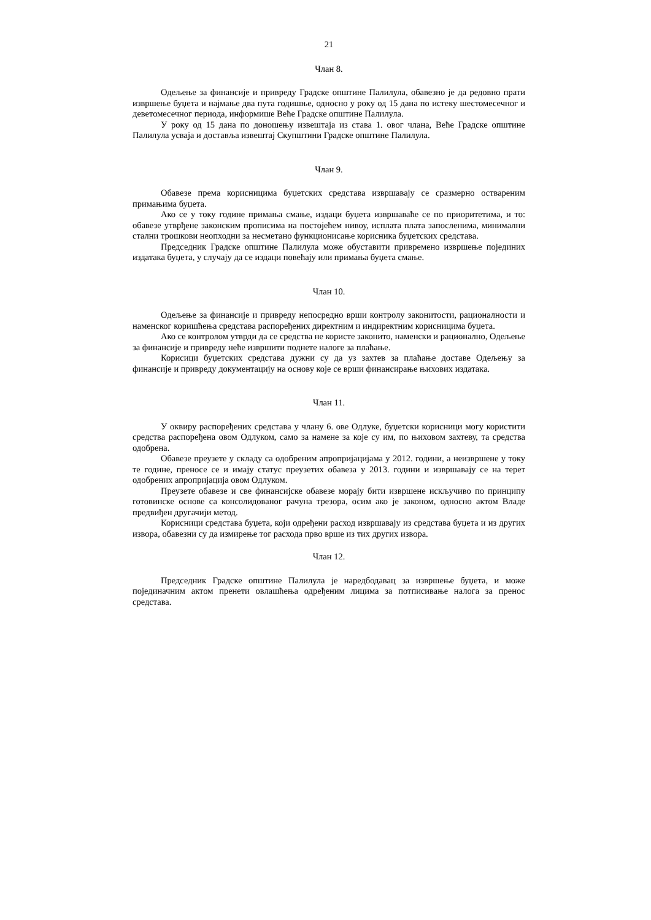21
Члан 8.
Одељење за финансије и привреду Градске општине Палилула, обавезно је да редовно прати извршење буџета и најмање два пута годишње, односно у року од 15 дана по истеку шестомесечног и деветомесечног периода, информише Веће Градске општине Палилула.
У року од 15 дана по доношењу извештаја из става 1. овог члана, Веће Градске општине Палилула усваја и доставља извештај Скупштини Градске општине Палилула.
Члан 9.
Обавезе према корисницима буџетских средстава извршавају се сразмерно оствареним примањима буџета.
Ако се у току године примања смање, издаци буџета извршаваће се по приоритетима, и то: обавезе утврђене законским прописима на постојећем нивоу, исплата плата запосленима, минимални стални трошкови неопходни за несметано функционисање корисника буџетских средстава.
Председник Градске општине Палилула може обуставити привремено извршење појединих издатака буџета, у случају да се издаци повећају или примања буџета смање.
Члан 10.
Одељење за финансије и привреду непосредно врши контролу законитости, рационалности и наменског коришћења средстава распоређених директним и индиректним корисницима буџета.
Ако се контролом утврди да се средства не користе законито, наменски и рационално, Одељење за финансије и привреду неће извршити поднете налоге за плаћање.
Корисици буџетских средстава дужни су да уз захтев за плаћање доставе Одељењу за финансије и привреду документацију на основу које се врши финансирање њихових издатака.
Члан 11.
У оквиру распоређених средстава у члану 6. ове Одлуке, буџетски корисници могу користити средства распоређена овом Одлуком, само за намене за које су им, по њиховом захтеву, та средства одобрена.
Обавезе преузете у складу са одобреним апропријацијама у 2012. години, а неизвршене у току те године, преносе се и имају статус преузетих обавеза у 2013. години и извршавају се на терет одобрених апропријација овом Одлуком.
Преузете обавезе и све финансијске обавезе морају бити извршене искључиво по принципу готовинске основе са консолидованог рачуна трезора, осим ако је законом, односно актом Владе предвиђен другачији метод.
Корисници средстава буџета, који одређени расход извршавају из средстава буџета и из других извора, обавезни су да измирење тог расхода прво врше из тих других извора.
Члан 12.
Председник Градске општине Палилула је наредбодавац за извршење буџета, и може појединачним актом пренети овлашћења одређеним лицима за потписивање налога за пренос средстава.